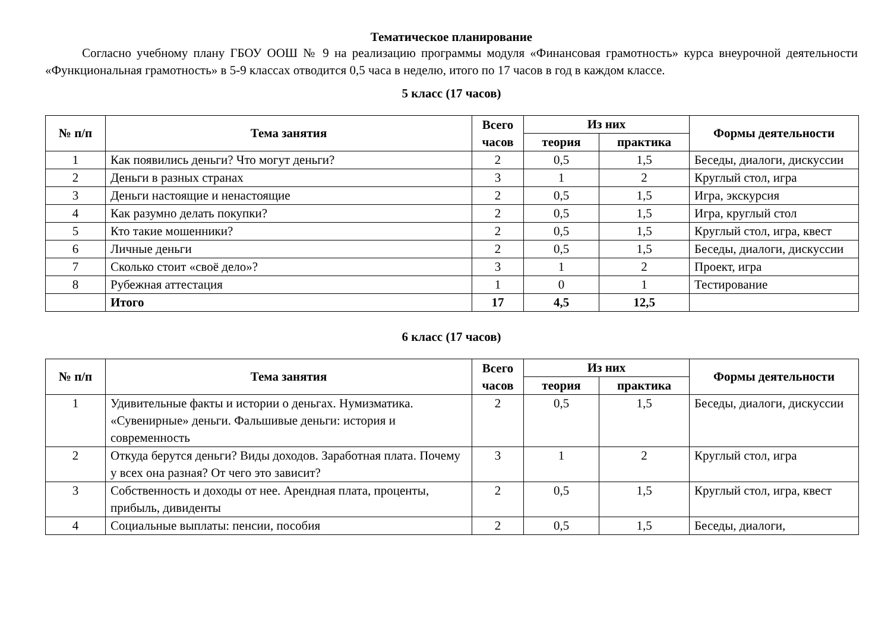Тематическое планирование
Согласно учебному плану ГБОУ ООШ № 9 на реализацию программы модуля «Финансовая грамотность» курса внеурочной деятельности «Функциональная грамотность» в 5-9 классах отводится 0,5 часа в неделю, итого по 17 часов в год в каждом классе.
5 класс (17 часов)
| № п/п | Тема занятия | Всего часов | Из них | | Формы деятельности |
| --- | --- | --- | --- | --- | --- |
| | | | теория | практика | |
| 1 | Как появились деньги? Что могут деньги? | 2 | 0,5 | 1,5 | Беседы, диалоги, дискуссии |
| 2 | Деньги в разных странах | 3 | 1 | 2 | Круглый стол, игра |
| 3 | Деньги настоящие и ненастоящие | 2 | 0,5 | 1,5 | Игра, экскурсия |
| 4 | Как разумно делать покупки? | 2 | 0,5 | 1,5 | Игра, круглый стол |
| 5 | Кто такие мошенники? | 2 | 0,5 | 1,5 | Круглый стол, игра, квест |
| 6 | Личные деньги | 2 | 0,5 | 1,5 | Беседы, диалоги, дискуссии |
| 7 | Сколько стоит «своё дело»? | 3 | 1 | 2 | Проект, игра |
| 8 | Рубежная аттестация | 1 | 0 | 1 | Тестирование |
| | Итого | 17 | 4,5 | 12,5 | |
6 класс (17 часов)
| № п/п | Тема занятия | Всего часов | Из них | | Формы деятельности |
| --- | --- | --- | --- | --- | --- |
| | | | теория | практика | |
| 1 | Удивительные факты и истории о деньгах. Нумизматика. «Сувенирные» деньги. Фальшивые деньги: история и современность | 2 | 0,5 | 1,5 | Беседы, диалоги, дискуссии |
| 2 | Откуда берутся деньги? Виды доходов. Заработная плата. Почему у всех она разная? От чего это зависит? | 3 | 1 | 2 | Круглый стол, игра |
| 3 | Собственность и доходы от нее. Арендная плата, проценты, прибыль, дивиденты | 2 | 0,5 | 1,5 | Круглый стол, игра, квест |
| 4 | Социальные выплаты: пенсии, пособия | 2 | 0,5 | 1,5 | Беседы, диалоги, |